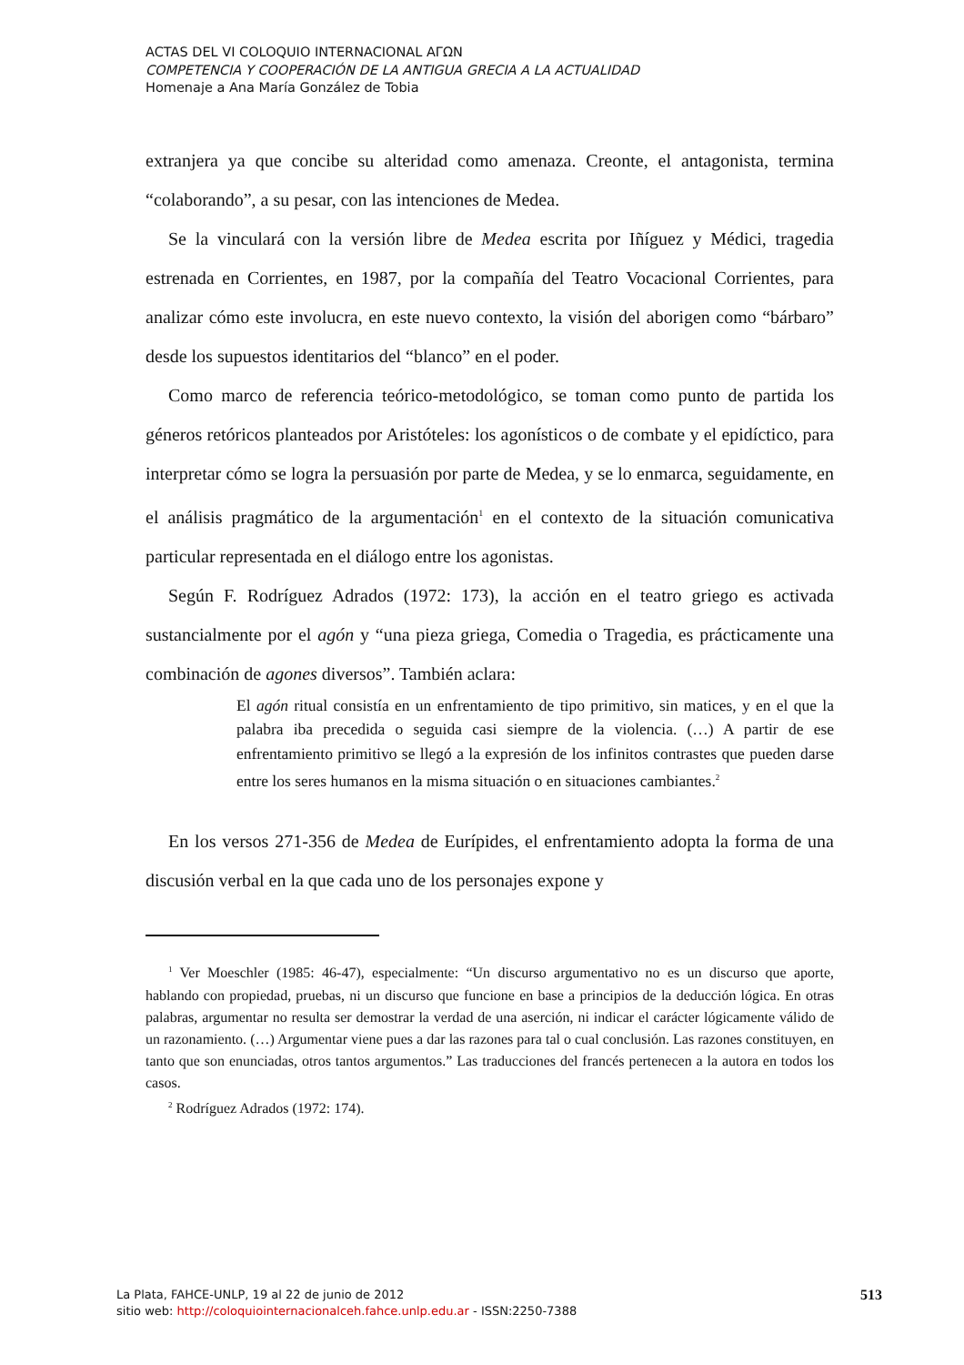ACTAS DEL VI COLOQUIO INTERNACIONAL ΑΓΩΝ
COMPETENCIA Y COOPERACIÓN DE LA ANTIGUA GRECIA A LA ACTUALIDAD
Homenaje a Ana María González de Tobia
extranjera ya que concibe su alteridad como amenaza. Creonte, el antagonista, termina “colaborando”, a su pesar, con las intenciones de Medea.
Se la vinculará con la versión libre de Medea escrita por Iñíguez y Médici, tragedia estrenada en Corrientes, en 1987, por la compañía del Teatro Vocacional Corrientes, para analizar cómo este involucra, en este nuevo contexto, la visión del aborigen como “bárbaro” desde los supuestos identitarios del “blanco” en el poder.
Como marco de referencia teórico-metodológico, se toman como punto de partida los géneros retóricos planteados por Aristóteles: los agonísticos o de combate y el epidíctico, para interpretar cómo se logra la persuasión por parte de Medea, y se lo enmarca, seguidamente, en el análisis pragmático de la argumentación<sup>1</sup> en el contexto de la situación comunicativa particular representada en el diálogo entre los agonistas.
Según F. Rodríguez Adrados (1972: 173), la acción en el teatro griego es activada sustancialmente por el agón y “una pieza griega, Comedia o Tragedia, es prácticamente una combinación de agones diversos”. También aclara:
El agón ritual consistía en un enfrentamiento de tipo primitivo, sin matices, y en el que la palabra iba precedida o seguida casi siempre de la violencia. (…) A partir de ese enfrentamiento primitivo se llegó a la expresión de los infinitos contrastes que pueden darse entre los seres humanos en la misma situación o en situaciones cambiantes.<sup>2</sup>
En los versos 271-356 de Medea de Eurípides, el enfrentamiento adopta la forma de una discusión verbal en la que cada uno de los personajes expone y
<sup>1</sup> Ver Moeschler (1985: 46-47), especialmente: “Un discurso argumentativo no es un discurso que aporte, hablando con propiedad, pruebas, ni un discurso que funcione en base a principios de la deducción lógica. En otras palabras, argumentar no resulta ser demostrar la verdad de una aserción, ni indicar el carácter lógicamente válido de un razonamiento. (…) Argumentar viene pues a dar las razones para tal o cual conclusión. Las razones constituyen, en tanto que son enunciadas, otros tantos argumentos.” Las traducciones del francés pertenecen a la autora en todos los casos.
<sup>2</sup> Rodríguez Adrados (1972: 174).
La Plata, FAHCE-UNLP, 19 al 22 de junio de 2012
sitio web: http://coloquiointernacionalceh.fahce.unlp.edu.ar - ISSN:2250-7388
513